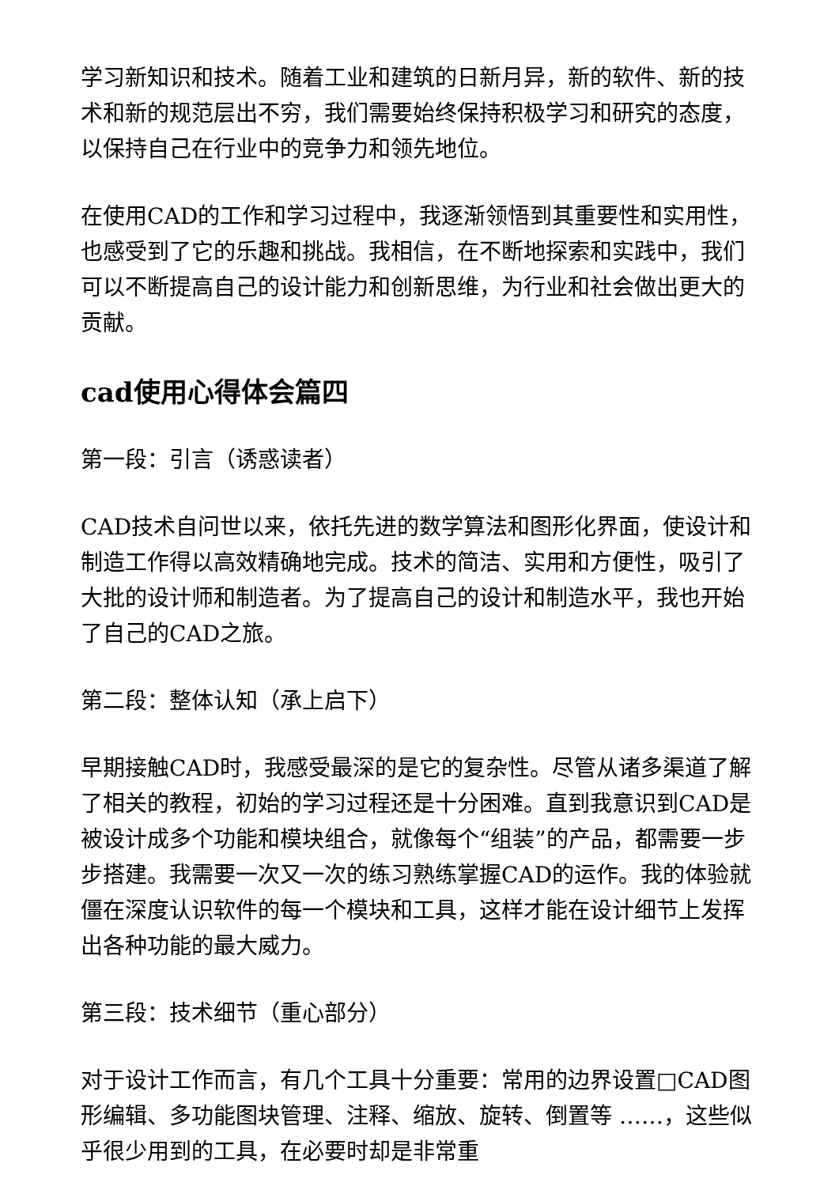学习新知识和技术。随着工业和建筑的日新月异，新的软件、新的技术和新的规范层出不穷，我们需要始终保持积极学习和研究的态度，以保持自己在行业中的竞争力和领先地位。
在使用CAD的工作和学习过程中，我逐渐领悟到其重要性和实用性，也感受到了它的乐趣和挑战。我相信，在不断地探索和实践中，我们可以不断提高自己的设计能力和创新思维，为行业和社会做出更大的贡献。
cad使用心得体会篇四
第一段：引言（诱惑读者）
CAD技术自问世以来，依托先进的数学算法和图形化界面，使设计和制造工作得以高效精确地完成。技术的简洁、实用和方便性，吸引了大批的设计师和制造者。为了提高自己的设计和制造水平，我也开始了自己的CAD之旅。
第二段：整体认知（承上启下）
早期接触CAD时，我感受最深的是它的复杂性。尽管从诸多渠道了解了相关的教程，初始的学习过程还是十分困难。直到我意识到CAD是被设计成多个功能和模块组合，就像每个“组装”的产品，都需要一步步搭建。我需要一次又一次的练习熟练掌握CAD的运作。我的体验就僵在深度认识软件的每一个模块和工具，这样才能在设计细节上发挥出各种功能的最大威力。
第三段：技术细节（重心部分）
对于设计工作而言，有几个工具十分重要：常用的边界设置□CAD图形编辑、多功能图块管理、注释、缩放、旋转、倒置等 ……，这些似乎很少用到的工具，在必要时却是非常重